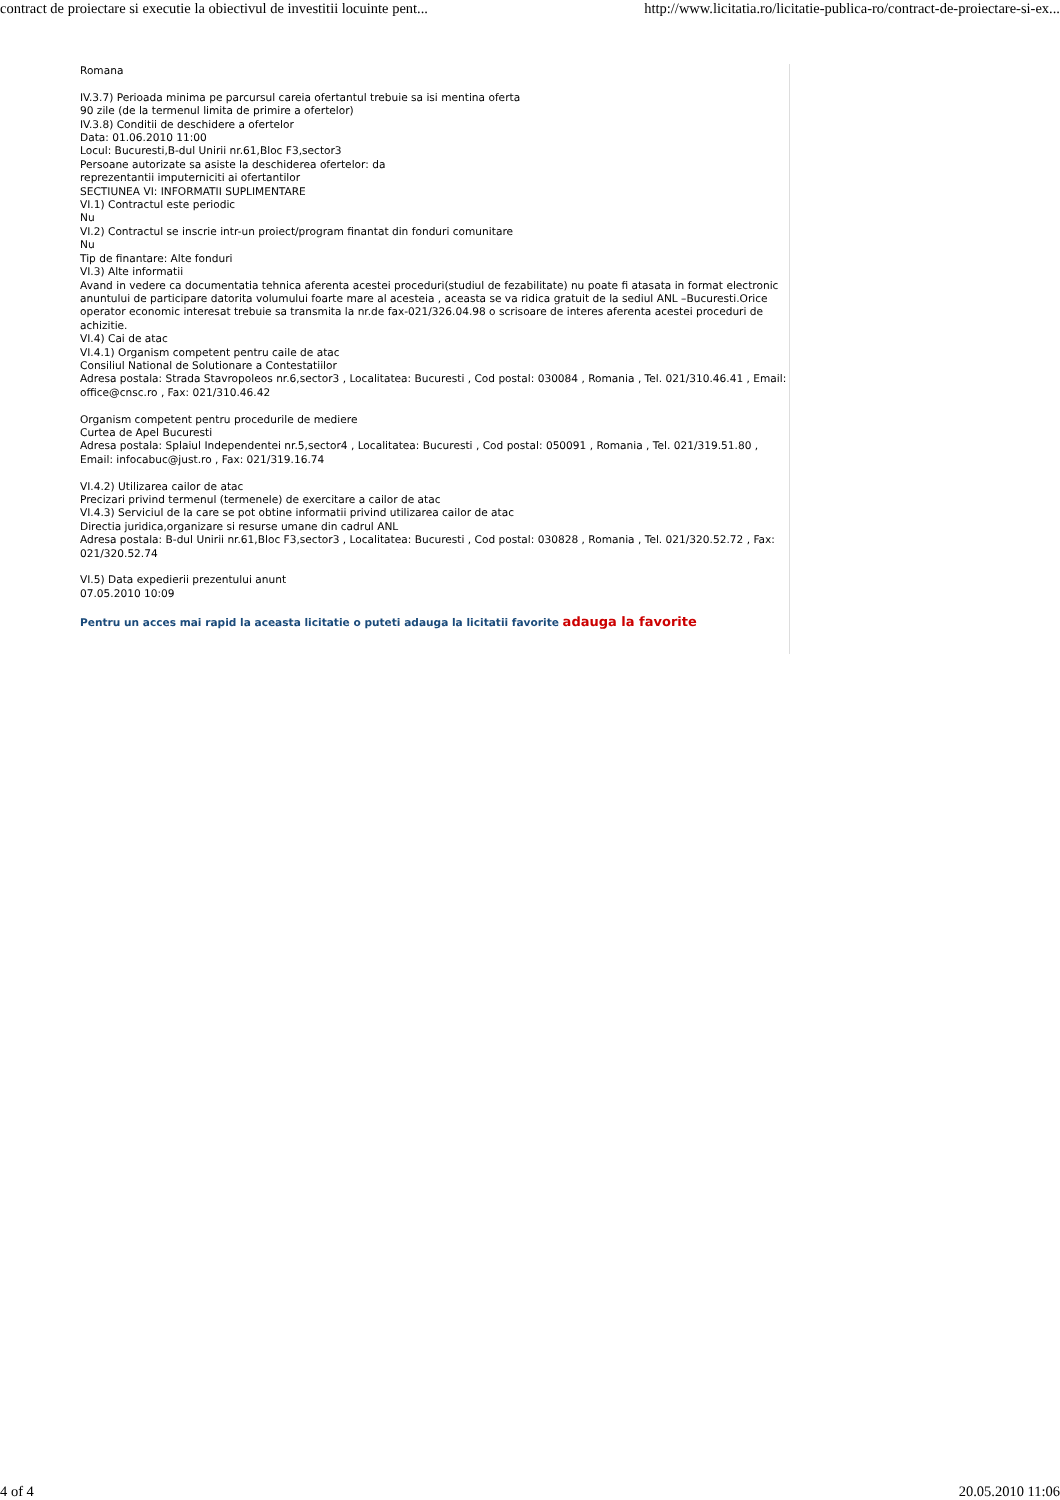contract de proiectare si executie la obiectivul de investitii locuinte pent... http://www.licitatia.ro/licitatie-publica-ro/contract-de-proiectare-si-ex...
Romana
IV.3.7) Perioada minima pe parcursul careia ofertantul trebuie sa isi mentina oferta
90 zile (de la termenul limita de primire a ofertelor)
IV.3.8) Conditii de deschidere a ofertelor
Data: 01.06.2010 11:00
Locul: Bucuresti,B-dul Unirii nr.61,Bloc F3,sector3
Persoane autorizate sa asiste la deschiderea ofertelor: da
reprezentantii imputerniciti ai ofertantilor
SECTIUNEA VI: INFORMATII SUPLIMENTARE
VI.1) Contractul este periodic
Nu
VI.2) Contractul se inscrie intr-un proiect/program finantat din fonduri comunitare
Nu
Tip de finantare: Alte fonduri
VI.3) Alte informatii
Avand in vedere ca documentatia tehnica aferenta acestei proceduri(studiul de fezabilitate) nu poate fi atasata in format electronic anuntului de participare datorita volumului foarte mare al acesteia , aceasta se va ridica gratuit de la sediul ANL –Bucuresti.Orice operator economic interesat trebuie sa transmita la nr.de fax-021/326.04.98 o scrisoare de interes aferenta acestei proceduri de achizitie.
VI.4) Cai de atac
VI.4.1) Organism competent pentru caile de atac
Consiliul National de Solutionare a Contestatiilor
Adresa postala: Strada Stavropoleos nr.6,sector3 , Localitatea: Bucuresti , Cod postal: 030084 , Romania , Tel. 021/310.46.41 , Email: office@cnsc.ro , Fax: 021/310.46.42
Organism competent pentru procedurile de mediere
Curtea de Apel Bucuresti
Adresa postala: Splaiul Independentei nr.5,sector4 , Localitatea: Bucuresti , Cod postal: 050091 , Romania , Tel. 021/319.51.80 , Email: infocabuc@just.ro , Fax: 021/319.16.74
VI.4.2) Utilizarea cailor de atac
Precizari privind termenul (termenele) de exercitare a cailor de atac
VI.4.3) Serviciul de la care se pot obtine informatii privind utilizarea cailor de atac
Directia juridica,organizare si resurse umane din cadrul ANL
Adresa postala: B-dul Unirii nr.61,Bloc F3,sector3 , Localitatea: Bucuresti , Cod postal: 030828 , Romania , Tel. 021/320.52.72 , Fax: 021/320.52.74
VI.5) Data expedierii prezentului anunt
07.05.2010 10:09
Pentru un acces mai rapid la aceasta licitatie o puteti adauga la licitatii favorite adauga la favorite
4 of 4 20.05.2010 11:06